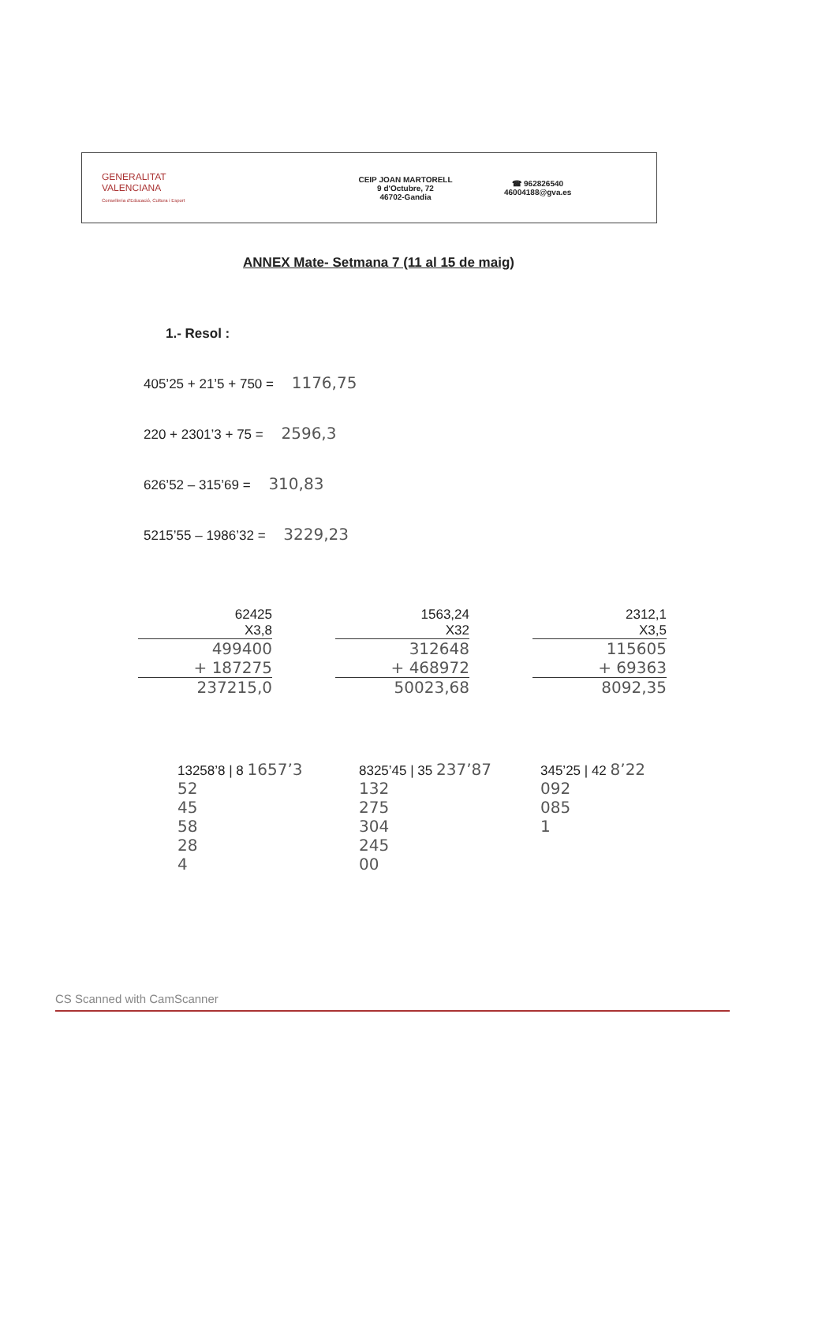GENERALITAT
VALENCIANA
Conselleria d'Educació, Cultura i Esport
CEIP JOAN MARTORELL
9 d'Octubre, 72
46702-Gandia
☎ 962826540
46004188@gva.es
ANNEX Mate- Setmana 7 (11 al 15 de maig)
1.- Resol :
405’25 + 21’5 + 750 = 1176,75
220 + 2301’3 + 75 = 2596,3
626’52 – 315’69 = 310,83
5215’55 – 1986’32 = 3229,23
62425
X3,8
499400
+ 187275
237215,0
1563,24
X32
312648
+ 468972
50023,68
2312,1
X3,5
115605
+ 69363
8092,35
13258’8 | 8 1657’3
52
45
58
28
4
8325’45 | 35 237’87
132
275
304
245
00
345’25 | 42 8’22
092
085
1
CS Scanned with CamScanner